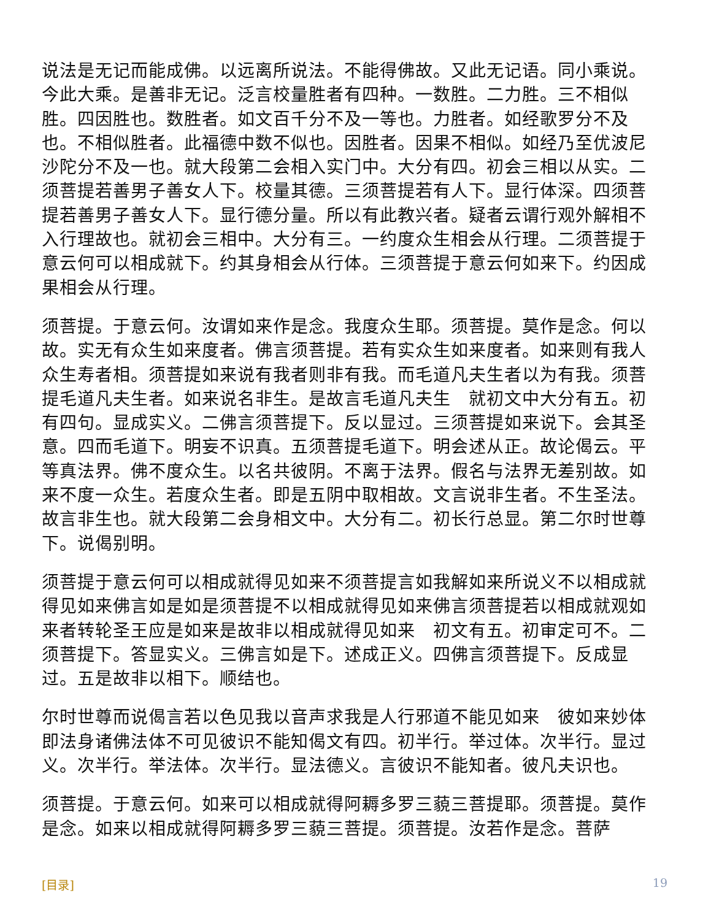说法是无记而能成佛。以远离所说法。不能得佛故。又此无记语。同小乘说。今此大乘。是善非无记。泛言校量胜者有四种。一数胜。二力胜。三不相似胜。四因胜也。数胜者。如文百千分不及一等也。力胜者。如经歌罗分不及也。不相似胜者。此福德中数不似也。因胜者。因果不相似。如经乃至优波尼沙陀分不及一也。就大段第二会相入实门中。大分有四。初会三相以从实。二须菩提若善男子善女人下。校量其德。三须菩提若有人下。显行体深。四须菩提若善男子善女人下。显行德分量。所以有此教兴者。疑者云谓行观外解相不入行理故也。就初会三相中。大分有三。一约度众生相会从行理。二须菩提于意云何可以相成就下。约其身相会从行体。三须菩提于意云何如来下。约因成果相会从行理。
须菩提。于意云何。汝谓如来作是念。我度众生耶。须菩提。莫作是念。何以故。实无有众生如来度者。佛言须菩提。若有实众生如来度者。如来则有我人众生寿者相。须菩提如来说有我者则非有我。而毛道凡夫生者以为有我。须菩提毛道凡夫生者。如来说名非生。是故言毛道凡夫生　就初文中大分有五。初有四句。显成实义。二佛言须菩提下。反以显过。三须菩提如来说下。会其圣意。四而毛道下。明妄不识真。五须菩提毛道下。明会述从正。故论偈云。平等真法界。佛不度众生。以名共彼阴。不离于法界。假名与法界无差别故。如来不度一众生。若度众生者。即是五阴中取相故。文言说非生者。不生圣法。故言非生也。就大段第二会身相文中。大分有二。初长行总显。第二尔时世尊下。说偈别明。
须菩提于意云何可以相成就得见如来不须菩提言如我解如来所说义不以相成就得见如来佛言如是如是须菩提不以相成就得见如来佛言须菩提若以相成就观如来者转轮圣王应是如来是故非以相成就得见如来　初文有五。初审定可不。二须菩提下。答显实义。三佛言如是下。述成正义。四佛言须菩提下。反成显过。五是故非以相下。顺结也。
尔时世尊而说偈言若以色见我以音声求我是人行邪道不能见如来　彼如来妙体即法身诸佛法体不可见彼识不能知偈文有四。初半行。举过体。次半行。显过义。次半行。举法体。次半行。显法德义。言彼识不能知者。彼凡夫识也。
须菩提。于意云何。如来可以相成就得阿耨多罗三藐三菩提耶。须菩提。莫作是念。如来以相成就得阿耨多罗三藐三菩提。须菩提。汝若作是念。菩萨
[目录] 19